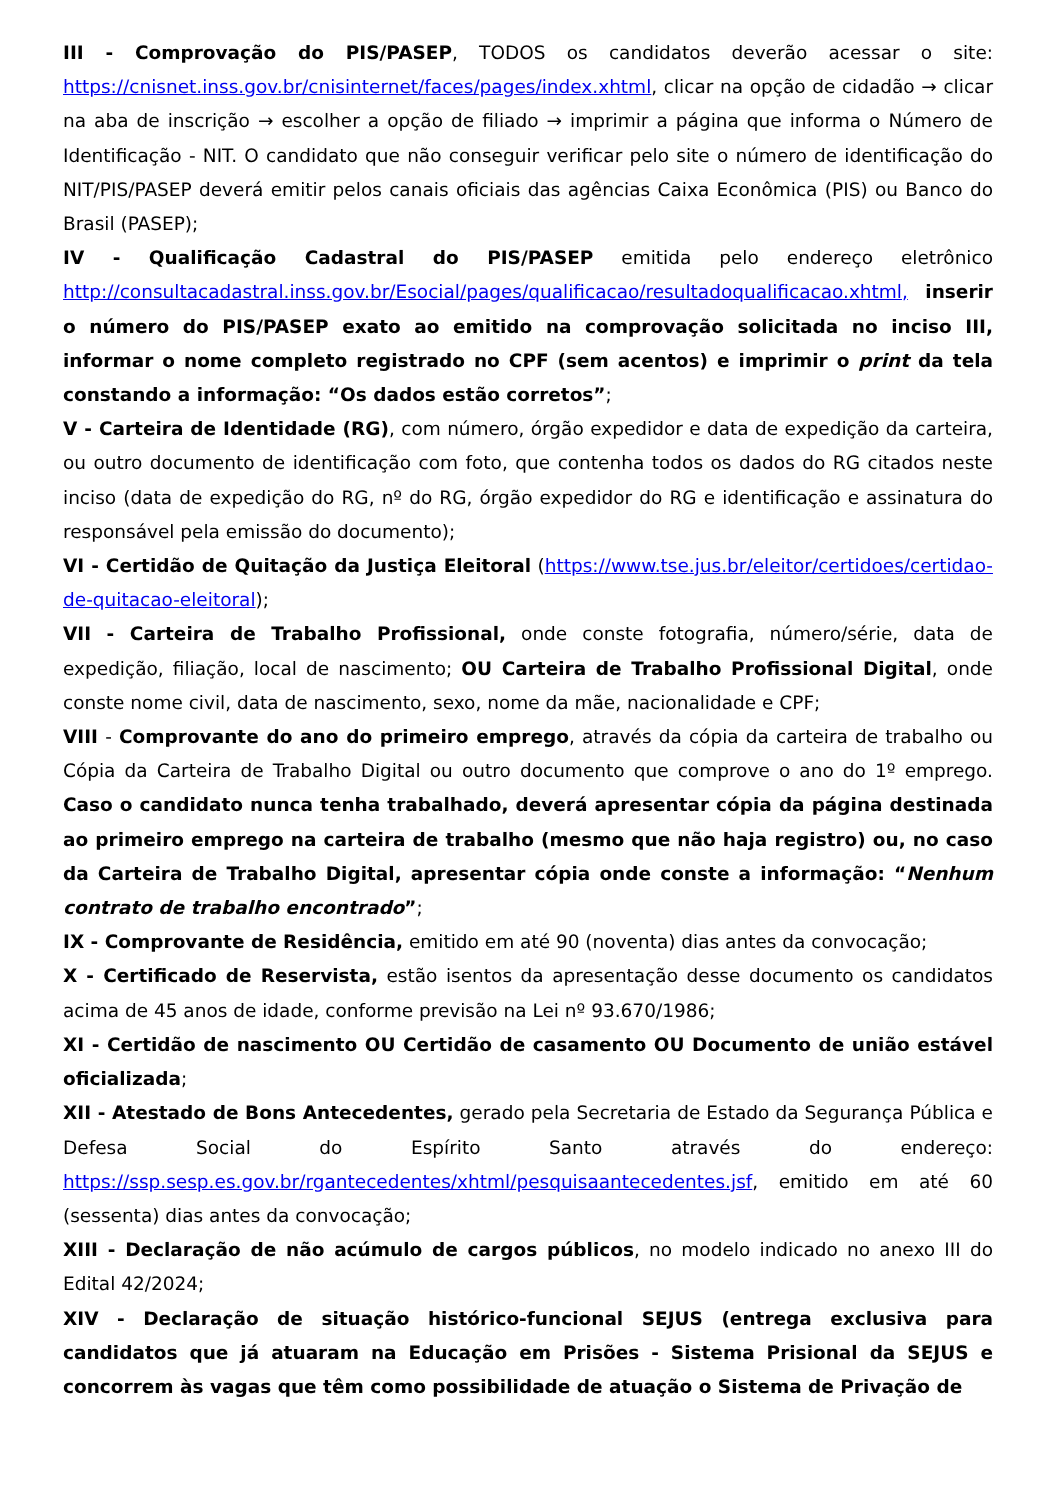III - Comprovação do PIS/PASEP, TODOS os candidatos deverão acessar o site: https://cnisnet.inss.gov.br/cnisinternet/faces/pages/index.xhtml, clicar na opção de cidadão → clicar na aba de inscrição → escolher a opção de filiado → imprimir a página que informa o Número de Identificação - NIT. O candidato que não conseguir verificar pelo site o número de identificação do NIT/PIS/PASEP deverá emitir pelos canais oficiais das agências Caixa Econômica (PIS) ou Banco do Brasil (PASEP);
IV - Qualificação Cadastral do PIS/PASEP emitida pelo endereço eletrônico http://consultacadastral.inss.gov.br/Esocial/pages/qualificacao/resultadoqualificacao.xhtml, inserir o número do PIS/PASEP exato ao emitido na comprovação solicitada no inciso III, informar o nome completo registrado no CPF (sem acentos) e imprimir o print da tela constando a informação: “Os dados estão corretos”;
V - Carteira de Identidade (RG), com número, órgão expedidor e data de expedição da carteira, ou outro documento de identificação com foto, que contenha todos os dados do RG citados neste inciso (data de expedição do RG, nº do RG, órgão expedidor do RG e identificação e assinatura do responsável pela emissão do documento);
VI - Certidão de Quitação da Justiça Eleitoral (https://www.tse.jus.br/eleitor/certidoes/certidao-de-quitacao-eleitoral);
VII - Carteira de Trabalho Profissional, onde conste fotografia, número/série, data de expedição, filiação, local de nascimento; OU Carteira de Trabalho Profissional Digital, onde conste nome civil, data de nascimento, sexo, nome da mãe, nacionalidade e CPF;
VIII - Comprovante do ano do primeiro emprego, através da cópia da carteira de trabalho ou Cópia da Carteira de Trabalho Digital ou outro documento que comprove o ano do 1º emprego. Caso o candidato nunca tenha trabalhado, deverá apresentar cópia da página destinada ao primeiro emprego na carteira de trabalho (mesmo que não haja registro) ou, no caso da Carteira de Trabalho Digital, apresentar cópia onde conste a informação: “Nenhum contrato de trabalho encontrado”;
IX - Comprovante de Residência, emitido em até 90 (noventa) dias antes da convocação;
X - Certificado de Reservista, estão isentos da apresentação desse documento os candidatos acima de 45 anos de idade, conforme previsão na Lei nº 93.670/1986;
XI - Certidão de nascimento OU Certidão de casamento OU Documento de união estável oficializada;
XII - Atestado de Bons Antecedentes, gerado pela Secretaria de Estado da Segurança Pública e Defesa Social do Espírito Santo através do endereço: https://ssp.sesp.es.gov.br/rgantecedentes/xhtml/pesquisaantecedentes.jsf, emitido em até 60 (sessenta) dias antes da convocação;
XIII - Declaração de não acúmulo de cargos públicos, no modelo indicado no anexo III do Edital 42/2024;
XIV - Declaração de situação histórico-funcional SEJUS (entrega exclusiva para candidatos que já atuaram na Educação em Prisões - Sistema Prisional da SEJUS e concorrem às vagas que têm como possibilidade de atuação o Sistema de Privação de